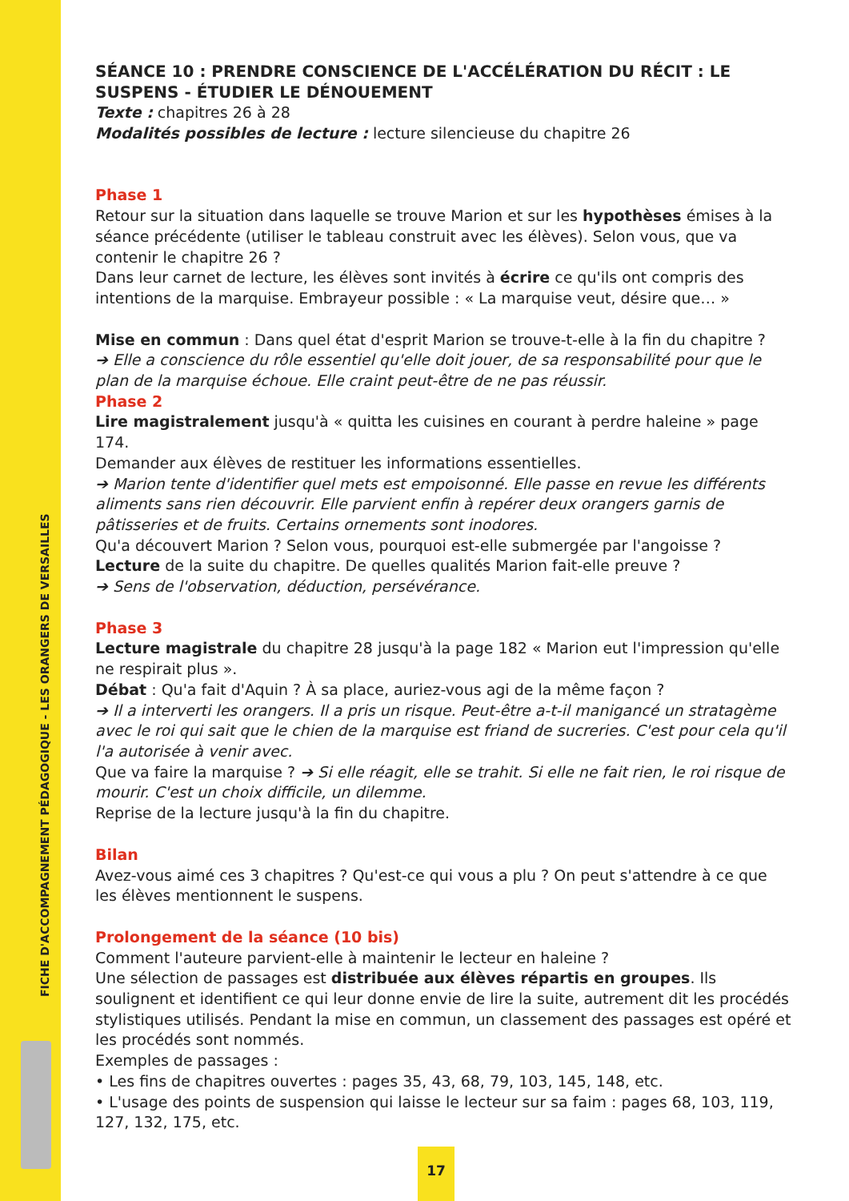FICHE D'ACCOMPAGNEMENT PÉDAGOGIQUE - LES ORANGERS DE VERSAILLES
SÉANCE 10 : PRENDRE CONSCIENCE DE L'ACCÉLÉRATION DU RÉCIT : LE SUSPENS - ÉTUDIER LE DÉNOUEMENT
Texte : chapitres 26 à 28
Modalités possibles de lecture : lecture silencieuse du chapitre 26
Phase 1
Retour sur la situation dans laquelle se trouve Marion et sur les hypothèses émises à la séance précédente (utiliser le tableau construit avec les élèves). Selon vous, que va contenir le chapitre 26 ?
Dans leur carnet de lecture, les élèves sont invités à écrire ce qu'ils ont compris des intentions de la marquise. Embrayeur possible : « La marquise veut, désire que… »
Mise en commun : Dans quel état d'esprit Marion se trouve-t-elle à la fin du chapitre ?
➔ Elle a conscience du rôle essentiel qu'elle doit jouer, de sa responsabilité pour que le plan de la marquise échoue. Elle craint peut-être de ne pas réussir.
Phase 2
Lire magistralement jusqu'à « quitta les cuisines en courant à perdre haleine » page 174.
Demander aux élèves de restituer les informations essentielles.
➔ Marion tente d'identifier quel mets est empoisonné. Elle passe en revue les différents aliments sans rien découvrir. Elle parvient enfin à repérer deux orangers garnis de pâtisseries et de fruits. Certains ornements sont inodores.
Qu'a découvert Marion ? Selon vous, pourquoi est-elle submergée par l'angoisse ?
Lecture de la suite du chapitre. De quelles qualités Marion fait-elle preuve ?
➔ Sens de l'observation, déduction, persévérance.
Phase 3
Lecture magistrale du chapitre 28 jusqu'à la page 182 « Marion eut l'impression qu'elle ne respirait plus ».
Débat : Qu'a fait d'Aquin ? À sa place, auriez-vous agi de la même façon ?
➔ Il a interverti les orangers. Il a pris un risque. Peut-être a-t-il manigancé un stratagème avec le roi qui sait que le chien de la marquise est friand de sucreries. C'est pour cela qu'il l'a autorisée à venir avec.
Que va faire la marquise ? ➔ Si elle réagit, elle se trahit. Si elle ne fait rien, le roi risque de mourir. C'est un choix difficile, un dilemme.
Reprise de la lecture jusqu'à la fin du chapitre.
Bilan
Avez-vous aimé ces 3 chapitres ? Qu'est-ce qui vous a plu ? On peut s'attendre à ce que les élèves mentionnent le suspens.
Prolongement de la séance (10 bis)
Comment l'auteure parvient-elle à maintenir le lecteur en haleine ?
Une sélection de passages est distribuée aux élèves répartis en groupes. Ils soulignent et identifient ce qui leur donne envie de lire la suite, autrement dit les procédés stylistiques utilisés. Pendant la mise en commun, un classement des passages est opéré et les procédés sont nommés.
Exemples de passages :
• Les fins de chapitres ouvertes : pages 35, 43, 68, 79, 103, 145, 148, etc.
• L'usage des points de suspension qui laisse le lecteur sur sa faim : pages 68, 103, 119, 127, 132, 175, etc.
17